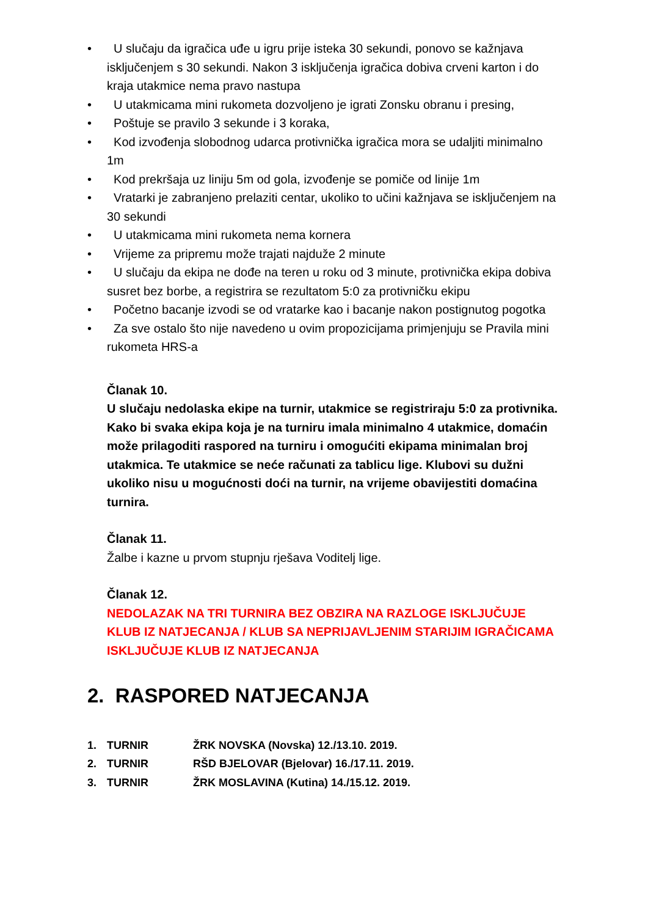• U slučaju da igračica uđe u igru prije isteka 30 sekundi, ponovo se kažnjava isključenjem s 30 sekundi. Nakon 3 isključenja igračica dobiva crveni karton i do kraja utakmice nema pravo nastupa
• U utakmicama mini rukometa dozvoljeno je igrati Zonsku obranu i presing,
• Poštuje se pravilo 3 sekunde i 3 koraka,
• Kod izvođenja slobodnog udarca protivnička igračica mora se udaljiti minimalno 1m
• Kod prekršaja uz liniju 5m od gola, izvođenje se pomiče od linije 1m
• Vratarki je zabranjeno prelaziti centar, ukoliko to učini kažnjava se isključenjem na 30 sekundi
• U utakmicama mini rukometa nema kornera
• Vrijeme za pripremu može trajati najduže 2 minute
• U slučaju da ekipa ne dođe na teren u roku od 3 minute, protivnička ekipa dobiva susret bez borbe, a registrira se rezultatom 5:0 za protivničku ekipu
• Početno bacanje izvodi se od vratarke kao i bacanje nakon postignutog pogotka
• Za sve ostalo što nije navedeno u ovim propozicijama primjenjuju se Pravila mini rukometa HRS-a
Članak 10.
U slučaju nedolaska ekipe na turnir, utakmice se registriraju 5:0 za protivnika. Kako bi svaka ekipa koja je na turniru imala minimalno 4 utakmice, domaćin može prilagoditi raspored na turniru i omogućiti ekipama minimalan broj utakmica. Te utakmice se neće računati za tablicu lige. Klubovi su dužni ukoliko nisu u mogućnosti doći na turnir, na vrijeme obavijestiti domaćina turnira.
Članak 11.
Žalbe i kazne u prvom stupnju rješava Voditelj lige.
Članak 12.
NEDOLAZAK NA TRI TURNIRA BEZ OBZIRA NA RAZLOGE ISKLJUČUJE KLUB IZ NATJECANJA / KLUB SA NEPRIJAVLJENIM STARIJIM IGRAČICAMA ISKLJUČUJE KLUB IZ NATJECANJA
2. RASPORED NATJECANJA
| 1. | TURNIR | ŽRK NOVSKA (Novska) 12./13.10. 2019. |
| 2. | TURNIR | RŠD BJELOVAR (Bjelovar) 16./17.11. 2019. |
| 3. | TURNIR | ŽRK MOSLAVINA (Kutina) 14./15.12. 2019. |